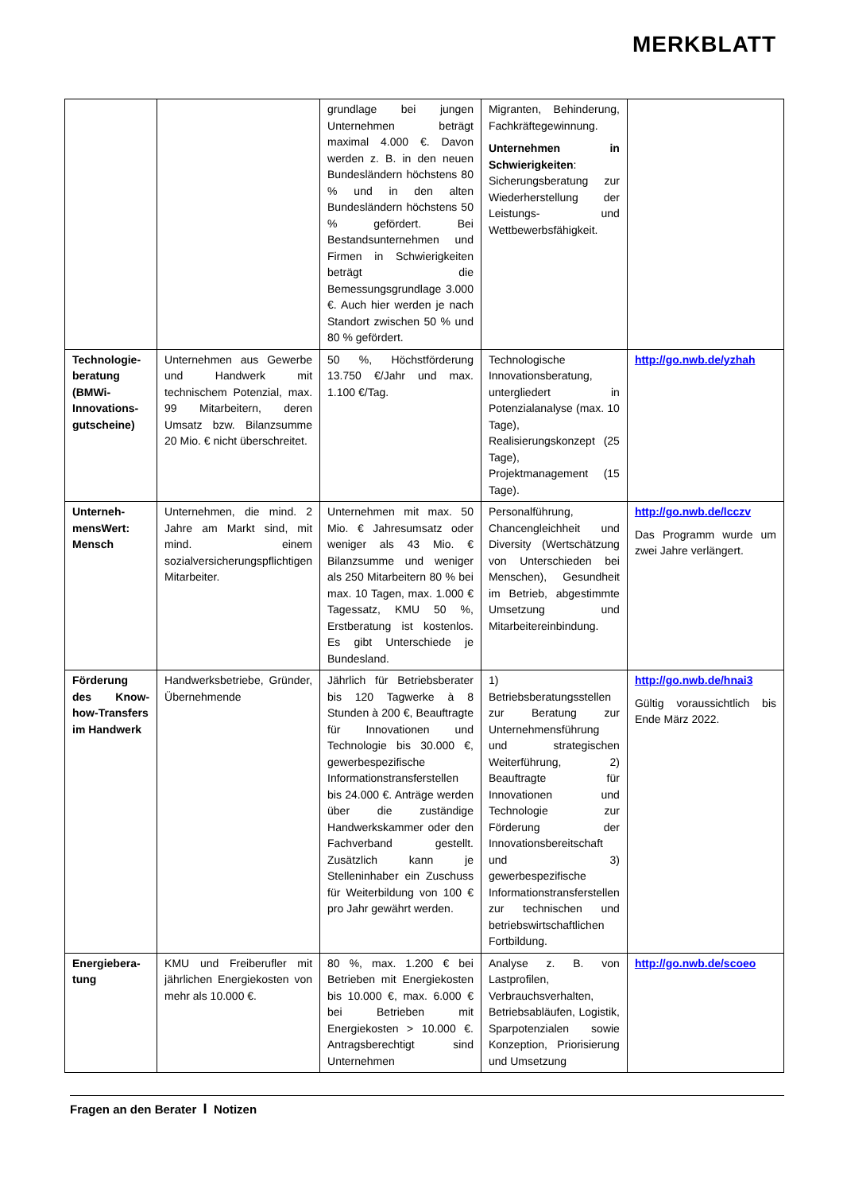MERKBLATT
| | | grundlage bei jungen Unternehmen beträgt maximal 4.000 €. Davon werden z. B. in den neuen Bundesländern höchstens 80 % und in den alten Bundesländern höchstens 50 % gefördert. Bei Bestandsunternehmen und Firmen in Schwierigkeiten beträgt die Bemessungsgrundlage 3.000 €. Auch hier werden je nach Standort zwischen 50 % und 80 % gefördert. | Migranten, Behinderung, Fachkräftegewinnung. Unternehmen in Schwierigkeiten : Sicherungsberatung zur Wiederherstellung der Leistungs- und Wettbewerbsfähigkeit. | |
| Technologie­beratung (BMWi-Innovations­gutscheine) | Unternehmen aus Gewerbe und Handwerk mit technischem Potenzial, max. 99 Mitarbeitern, deren Umsatz bzw. Bilanzsumme 20 Mio. € nicht überschreitet. | 50 %, Höchstförderung 13.750 €/Jahr und max. 1.100 €/Tag. | Technologische Innovationsberatung, untergliedert in Potenzialanalyse (max. 10 Tage), Realisierungskonzept (25 Tage), Projektmanagement (15 Tage). | http://go.nwb.de/yzhah |
| Unterneh­mensWert: Mensch | Unternehmen, die mind. 2 Jahre am Markt sind, mit mind. einem sozialversicherungspflichtigen Mitarbeiter. | Unternehmen mit max. 50 Mio. € Jahresumsatz oder weniger als 43 Mio. € Bilanzsumme und weniger als 250 Mitarbeitern 80 % bei max. 10 Tagen, max. 1.000 € Tagessatz, KMU 50 %, Erstberatung ist kostenlos. Es gibt Unterschiede je Bundesland. | Personalführung, Chancengleichheit und Diversity (Wertschätzung von Unterschieden bei Menschen), Gesundheit im Betrieb, abgestimmte Umsetzung und Mitarbeitereinbindung. | http://go.nwb.de/lcczv Das Programm wurde um zwei Jahre verlängert. |
| Förderung des Know-how-Transfers im Handwerk | Handwerksbetriebe, Gründer, Übernehmende | Jährlich für Betriebsberater bis 120 Tagwerke à 8 Stunden à 200 €, Beauftragte für Innovationen und Technologie bis 30.000 €, gewerbespezifische Informationstransferstellen bis 24.000 €. Anträge werden über die zuständige Handwerkskammer oder den Fachverband gestellt. Zusätzlich kann je Stelleninhaber ein Zuschuss für Weiterbildung von 100 € pro Jahr gewährt werden. | 1) Betriebsberatungsstellen zur Beratung zur Unternehmensführung und strategischen Weiterführung, 2) Beauftragte für Innovationen und Technologie zur Förderung der Innovationsbereitschaft und 3) gewerbespezifische Informationstransferstellen zur technischen und betriebswirtschaftlichen Fortbildung. | http://go.nwb.de/hnai3 Gültig voraussichtlich bis Ende März 2022. |
| Energiebera­tung | KMU und Freiberufler mit jährlichen Energiekosten von mehr als 10.000 €. | 80 %, max. 1.200 € bei Betrieben mit Energiekosten bis 10.000 €, max. 6.000 € bei Betrieben mit Energiekosten > 10.000 €. Antragsberechtigt sind Unternehmen | Analyse z. B. von Lastprofilen, Verbrauchsverhalten, Betriebsabläufen, Logistik, Sparpotenzialen sowie Konzeption, Priorisierung und Umsetzung | http://go.nwb.de/scoeo |
Fragen an den Berater I Notizen